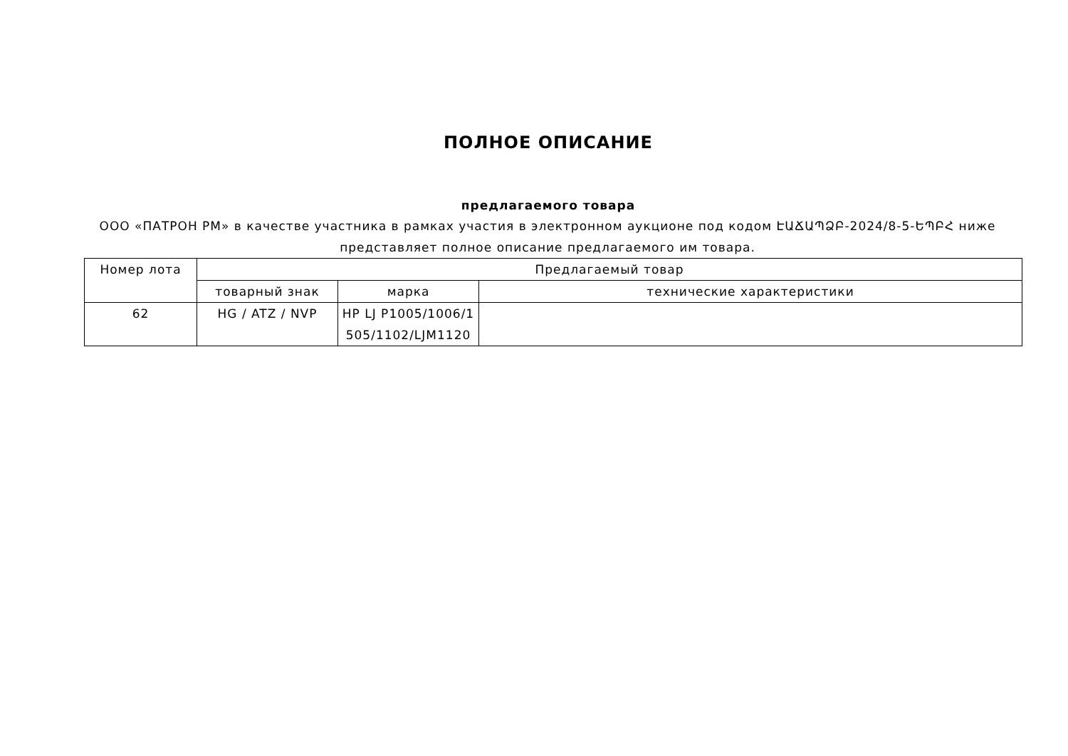ПОЛНОЕ ОПИСАНИЕ
предлагаемого товара
ООО «ПАТРОН РМ» в качестве участника в рамках участия в электронном аукционе под кодом ԷԱՃԱՊՁԲ-2024/8-5-ԵՊԲՀ ниже представляет полное описание предлагаемого им товара.
| Номер лота | Предлагаемый товар | | |
| --- | --- | --- | --- |
| | товарный знак | марка | технические характеристики |
| 62 | HG / ATZ / NVP | HP LJ P1005/1006/1 505/1102/LJM1120 | |